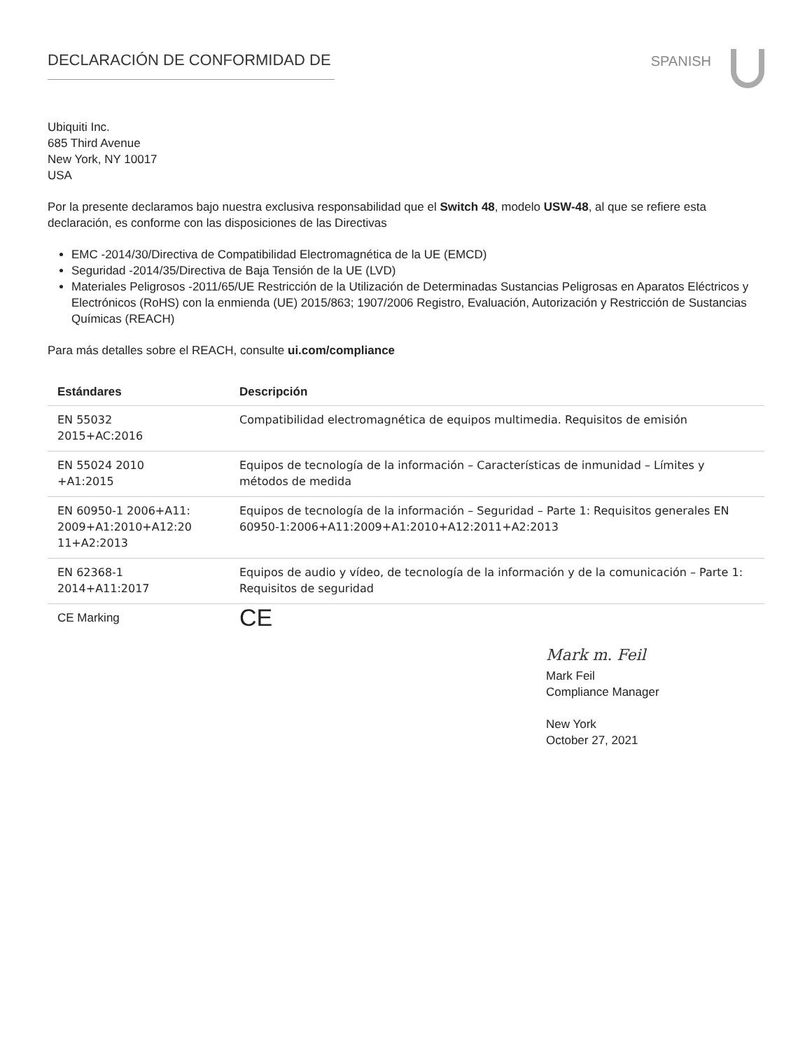DECLARACIÓN DE CONFORMIDAD DE SPANISH
Ubiquiti Inc.
685 Third Avenue
New York, NY 10017
USA
Por la presente declaramos bajo nuestra exclusiva responsabilidad que el Switch 48, modelo USW-48, al que se refiere esta declaración, es conforme con las disposiciones de las Directivas
EMC -2014/30/Directiva de Compatibilidad Electromagnética de la UE (EMCD)
Seguridad -2014/35/Directiva de Baja Tensión de la UE (LVD)
Materiales Peligrosos -2011/65/UE Restricción de la Utilización de Determinadas Sustancias Peligrosas en Aparatos Eléctricos y Electrónicos (RoHS) con la enmienda (UE) 2015/863; 1907/2006 Registro, Evaluación, Autorización y Restricción de Sustancias Químicas (REACH)
Para más detalles sobre el REACH, consulte ui.com/compliance
| Estándares | Descripción |
| --- | --- |
| EN 55032 2015+AC:2016 | Compatibilidad electromagnética de equipos multimedia. Requisitos de emisión |
| EN 55024 2010 +A1:2015 | Equipos de tecnología de la información – Características de inmunidad – Límites y métodos de medida |
| EN 60950-1 2006+A11: 2009+A1:2010+A12:20 11+A2:2013 | Equipos de tecnología de la información – Seguridad – Parte 1: Requisitos generales EN 60950-1:2006+A11:2009+A1:2010+A12:2011+A2:2013 |
| EN 62368-1 2014+A11:2017 | Equipos de audio y vídeo, de tecnología de la información y de la comunicación – Parte 1: Requisitos de seguridad |
| CE Marking | CE |
Mark m. Feil
Mark Feil
Compliance Manager
New York
October 27, 2021